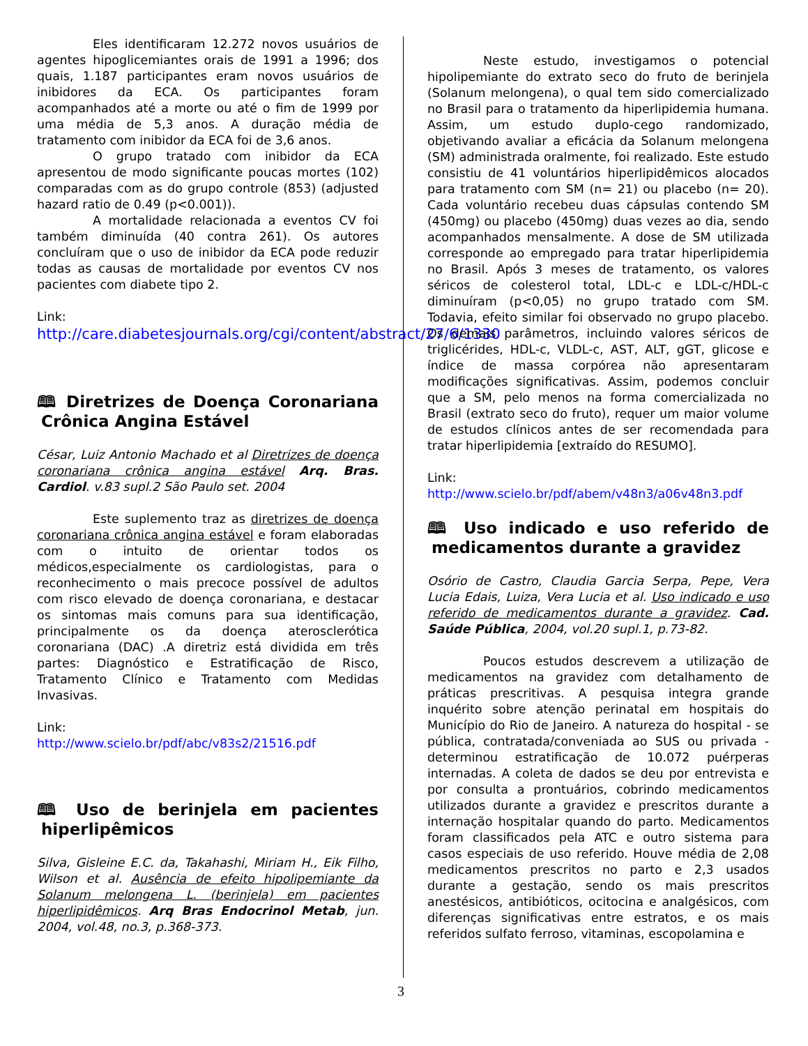Eles identificaram 12.272 novos usuários de agentes hipoglicemiantes orais de 1991 a 1996; dos quais, 1.187 participantes eram novos usuários de inibidores da ECA. Os participantes foram acompanhados até a morte ou até o fim de 1999 por uma média de 5,3 anos. A duração média de tratamento com inibidor da ECA foi de 3,6 anos.
O grupo tratado com inibidor da ECA apresentou de modo significante poucas mortes (102) comparadas com as do grupo controle (853) (adjusted hazard ratio de 0.49 (p<0.001)).
A mortalidade relacionada a eventos CV foi também diminuída (40 contra 261). Os autores concluíram que o uso de inibidor da ECA pode reduzir todas as causas de mortalidade por eventos CV nos pacientes com diabete tipo 2.
Link:
http://care.diabetesjournals.org/cgi/content/abstract/27/6/1330
🕮 Diretrizes de Doença Coronariana Crônica Angina Estável
César, Luiz Antonio Machado et al Diretrizes de doença coronariana crônica angina estável Arq. Bras. Cardiol. v.83 supl.2 São Paulo set. 2004
Este suplemento traz as diretrizes de doença coronariana crônica angina estável e foram elaboradas com o intuito de orientar todos os médicos,especialmente os cardiologistas, para o reconhecimento o mais precoce possível de adultos com risco elevado de doença coronariana, e destacar os sintomas mais comuns para sua identificação, principalmente os da doença aterosclerótica coronariana (DAC) .A diretriz está dividida em três partes: Diagnóstico e Estratificação de Risco, Tratamento Clínico e Tratamento com Medidas Invasivas.
Link:
http://www.scielo.br/pdf/abc/v83s2/21516.pdf
🕮 Uso de berinjela em pacientes hiperlipêmicos
Silva, Gisleine E.C. da, Takahashi, Miriam H., Eik Filho, Wilson et al. Ausência de efeito hipolipemiante da Solanum melongena L. (berinjela) em pacientes hiperlipidêmicos. Arq Bras Endocrinol Metab, jun. 2004, vol.48, no.3, p.368-373.
Neste estudo, investigamos o potencial hipolipemiante do extrato seco do fruto de berinjela (Solanum melongena), o qual tem sido comercializado no Brasil para o tratamento da hiperlipidemia humana. Assim, um estudo duplo-cego randomizado, objetivando avaliar a eficácia da Solanum melongena (SM) administrada oralmente, foi realizado. Este estudo consistiu de 41 voluntários hiperlipidêmicos alocados para tratamento com SM (n= 21) ou placebo (n= 20). Cada voluntário recebeu duas cápsulas contendo SM (450mg) ou placebo (450mg) duas vezes ao dia, sendo acompanhados mensalmente. A dose de SM utilizada corresponde ao empregado para tratar hiperlipidemia no Brasil. Após 3 meses de tratamento, os valores séricos de colesterol total, LDL-c e LDL-c/HDL-c diminuíram (p<0,05) no grupo tratado com SM. Todavia, efeito similar foi observado no grupo placebo. Os demais parâmetros, incluindo valores séricos de triglicérides, HDL-c, VLDL-c, AST, ALT, gGT, glicose e índice de massa corpórea não apresentaram modificações significativas. Assim, podemos concluir que a SM, pelo menos na forma comercializada no Brasil (extrato seco do fruto), requer um maior volume de estudos clínicos antes de ser recomendada para tratar hiperlipidemia [extraído do RESUMO].
Link:
http://www.scielo.br/pdf/abem/v48n3/a06v48n3.pdf
🕮 Uso indicado e uso referido de medicamentos durante a gravidez
Osório de Castro, Claudia Garcia Serpa, Pepe, Vera Lucia Edais, Luiza, Vera Lucia et al. Uso indicado e uso referido de medicamentos durante a gravidez. Cad. Saúde Pública, 2004, vol.20 supl.1, p.73-82.
Poucos estudos descrevem a utilização de medicamentos na gravidez com detalhamento de práticas prescritivas. A pesquisa integra grande inquérito sobre atenção perinatal em hospitais do Município do Rio de Janeiro. A natureza do hospital - se pública, contratada/conveniada ao SUS ou privada - determinou estratificação de 10.072 puérperas internadas. A coleta de dados se deu por entrevista e por consulta a prontuários, cobrindo medicamentos utilizados durante a gravidez e prescritos durante a internação hospitalar quando do parto. Medicamentos foram classificados pela ATC e outro sistema para casos especiais de uso referido. Houve média de 2,08 medicamentos prescritos no parto e 2,3 usados durante a gestação, sendo os mais prescritos anestésicos, antibióticos, ocitocina e analgésicos, com diferenças significativas entre estratos, e os mais referidos sulfato ferroso, vitaminas, escopolamina e
3